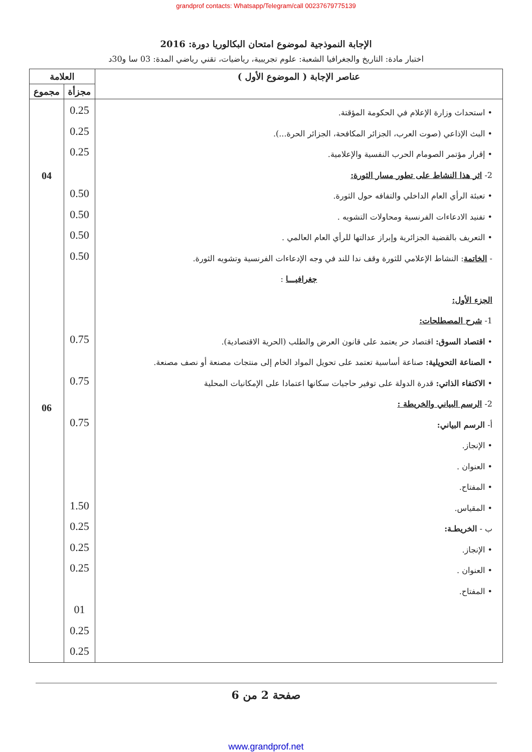grandprof contacts: Whatsapp/Telegram/call 00237679775139
الإجابة النموذجية لموضوع امتحان البكالوريا دورة: 2016
اختبار مادة: التاريخ والجغرافيا الشعبة: علوم تجريبية، رياضيات، تقني رياضي المدة: 03 سا و30د
| عناصر الإجابة ( الموضوع الأول ) | العلامة | |
| --- | --- | --- |
| | مجزأة | مجموع |
| • استحداث وزارة الإعلام في الحكومة المؤقتة. • البث الإذاعي (صوت العرب، الجزائر المكافحة، الجزائر الحرة...). • إقرار مؤتمر الصومام الحرب النفسية والإعلامية. 2- اثر هذا النشاط على تطور مسار الثورة: • تعبئة الرأي العام الداخلي والتفافه حول الثورة. • تفنيد الادعاءات الفرنسية ومحاولات التشويه . • التعريف بالقضية الجزائرية وإبراز عدالتها للرأي العام العالمي . - الخاتمة : النشاط الإعلامي للثورة وقف ندا للند في وجه الإدعاءات الفرنسية وتشويه الثورة. جغرافيـــا : الجزء الأول: 1- شرح المصطلحات: • اقتصاد السوق: اقتصاد حر يعتمد على قانون العرض والطلب (الحرية الاقتصادية). • الصناعة التحويلية: صناعة أساسية تعتمد على تحويل المواد الخام إلى منتجات مصنعة أو نصف مصنعة. • الاكتفاء الذاتي: قدرة الدولة على توفير حاجيات سكانها اعتمادا على الإمكانيات المحلية 2- الرسم البياني والخريطة : أ- الرسم البياني: • الإنجاز. • العنوان . • المفتاح. • المقياس. ب - الخريطـة: • الإنجاز. • العنوان . • المفتاح. | 0.25 0.25 0.25 0.50 0.50 0.50 0.50 0.75 0.75 0.75 1.50 0.25 0.25 0.25 01 0.25 0.25 | 04 06 |
صفحة 2 من 6
www.grandprof.net